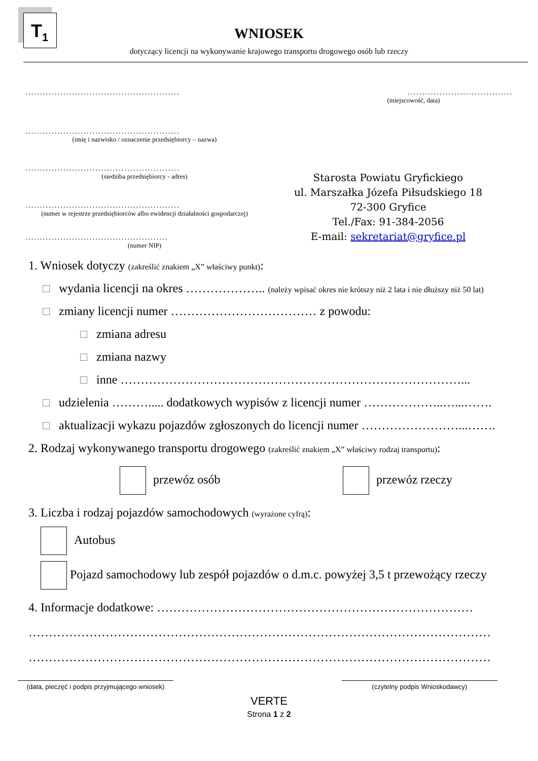T<sub>1</sub>
WNIOSEK
dotyczący licencji na wykonywanie krajowego transportu drogowego osób lub rzeczy
.....................................................
.....................................................
(imię i nazwisko / oznaczenie przedsiębiorcy – nazwa)
.....................................................
(siedziba przedsiębiorcy - adres)
.....................................................
(numer w rejestrze przedsiębiorców albo ewidencji działalności gospodarczej)
.................................................
(numer NIP)
....................................
(miejscowość, data)
Starosta Powiatu Gryfickiego
ul. Marszałka Józefa Piłsudskiego 18
72-300 Gryfice
Tel./Fax: 91-384-2056
E-mail: sekretariat@gryfice.pl
1. Wniosek dotyczy (zakreślić znakiem „X” właściwy punkt):
wydania licencji na okres ……………….. (należy wpisać okres nie krótszy niż 2 lata i nie dłuższy niż 50 lat)
zmiany licencji numer ……………………………… z powodu:
zmiana adresu
zmiana nazwy
inne …………………………………………………………………………...
udzielenia ………..... dodatkowych wypisów z licencji numer ………………..…...…….
aktualizacji wykazu pojazdów zgłoszonych do licencji numer ……………………...…….
2. Rodzaj wykonywanego transportu drogowego (zakreślić znakiem „X” właściwy rodzaj transportu):
przewóz osób przewóz rzeczy
3. Liczba i rodzaj pojazdów samochodowych (wyrażone cyfrą):
Autobus
Pojazd samochodowy lub zespół pojazdów o d.m.c. powyżej 3,5 t przewożący rzeczy
4. Informacje dodatkowe: ……………………………………………………………………
……………………………………………………………………………………………………
……………………………………………………………………………………………………
(data, pieczęć i podpis przyjmującego wniosek)
(czytelny podpis Wnioskodawcy)
VERTE
Strona 1 z 2